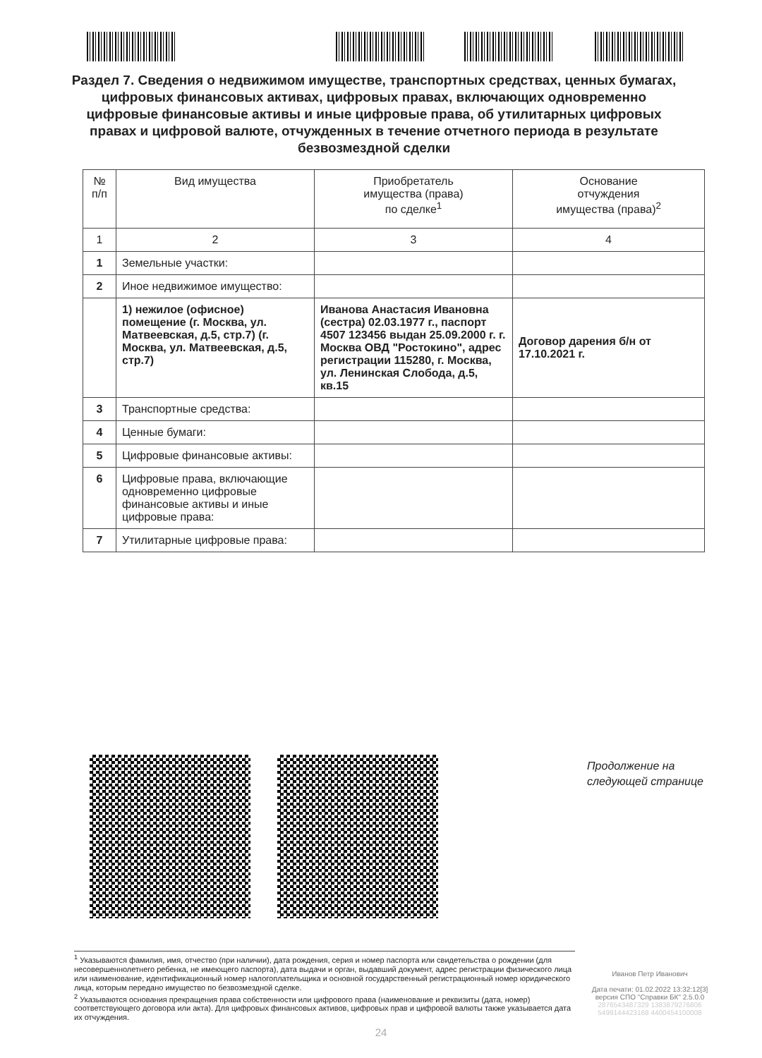Раздел 7. Сведения о недвижимом имуществе, транспортных средствах, ценных бумагах, цифровых финансовых активах, цифровых правах, включающих одновременно цифровые финансовые активы и иные цифровые права, об утилитарных цифровых правах и цифровой валюте, отчужденных в течение отчетного периода в результате безвозмездной сделки
| № п/п | Вид имущества | Приобретатель имущества (права) по сделке<sup>1</sup> | Основание отчуждения имущества (права)<sup>2</sup> |
| --- | --- | --- | --- |
| 1 | 2 | 3 | 4 |
| 1 | Земельные участки: | | |
| 2 | Иное недвижимое имущество: | | |
| | 1) нежилое (офисное) помещение (г. Москва, ул. Матвеевская, д.5, стр.7) (г. Москва, ул. Матвеевская, д.5, стр.7) | Иванова Анастасия Ивановна (сестра) 02.03.1977 г., паспорт 4507 123456 выдан 25.09.2000 г. г. Москва ОВД "Ростокино", адрес регистрации 115280, г. Москва, ул. Ленинская Слобода, д.5, кв.15 | Договор дарения б/н от 17.10.2021 г. |
| 3 | Транспортные средства: | | |
| 4 | Ценные бумаги: | | |
| 5 | Цифровые финансовые активы: | | |
| 6 | Цифровые права, включающие одновременно цифровые финансовые активы и иные цифровые права: | | |
| 7 | Утилитарные цифровые права: | | |
Продолжение на
следующей странице
<sup>1</sup> Указываются фамилия, имя, отчество (при наличии), дата рождения, серия и номер паспорта или свидетельства о рождении (для несовершеннолетнего ребенка, не имеющего паспорта), дата выдачи и орган, выдавший документ, адрес регистрации физического лица или наименование, идентификационный номер налогоплательщика и основной государственный регистрационный номер юридического лица, которым передано имущество по безвозмездной сделке.
<sup>2</sup> Указываются основания прекращения права собственности или цифрового права (наименование и реквизиты (дата, номер) соответствующего договора или акта). Для цифровых финансовых активов, цифровых прав и цифровой валюты также указывается дата их отчуждения.
Иванов Петр Иванович
Дата печати: 01.02.2022 13:32:12[3]
версия СПО "Справки БК" 2.5.0.0
2876543487329 1383879276806
5499144423168 4400454100008
24